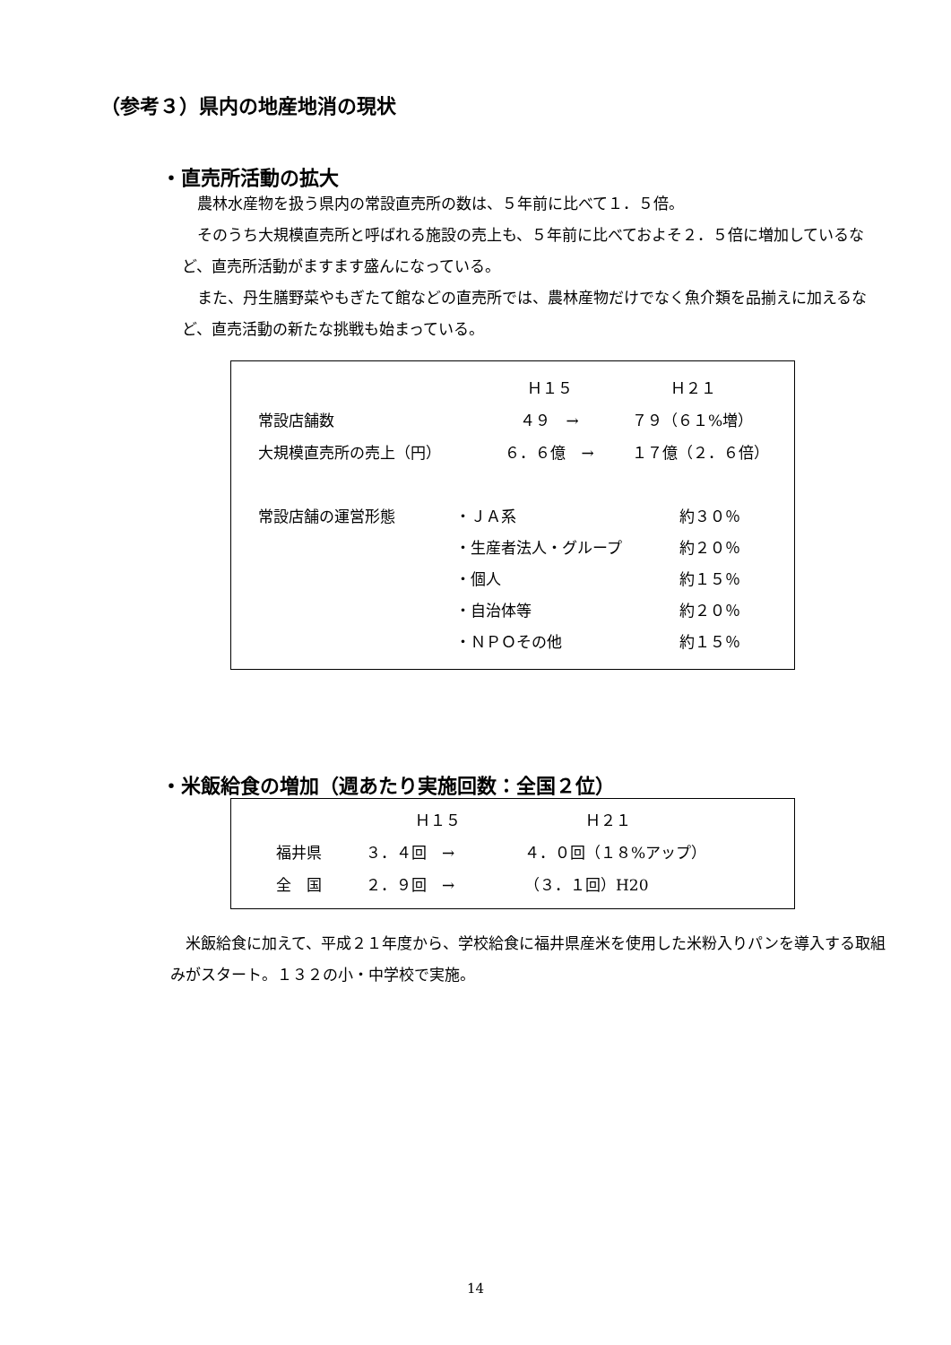（参考３）県内の地産地消の現状
・直売所活動の拡大
 農林水産物を扱う県内の常設直売所の数は、５年前に比べて１．５倍。
 そのうち大規模直売所と呼ばれる施設の売上も、５年前に比べておよそ２．５倍に増加しているなど、直売所活動がますます盛んになっている。
 また、丹生膳野菜やもぎたて館などの直売所では、農林産物だけでなく魚介類を品揃えに加えるなど、直売活動の新たな挑戦も始まっている。
| | Ｈ１５ | Ｈ２１ |
| --- | --- | --- |
| 常設店舗数 | ４９ → | ７９（６１%増） |
| 大規模直売所の売上（円） | ６．６億 → | １７億（２．６倍） |
| 常設店舗の運営形態 | ・ＪＡ系 | 約３０％ |
| | ・生産者法人・グループ | 約２０％ |
| | ・個人 | 約１５％ |
| | ・自治体等 | 約２０％ |
| | ・ＮＰＯその他 | 約１５％ |
・米飯給食の増加（週あたり実施回数：全国２位）
| | Ｈ１５ | Ｈ２１ |
| --- | --- | --- |
| 福井県 | ３．４回 → | ４．０回（１８%アップ） |
| 全 国 | ２．９回 → | （３．１回）H20 |
 米飯給食に加えて、平成２１年度から、学校給食に福井県産米を使用した米粉入りパンを導入する取組みがスタート。１３２の小・中学校で実施。
14